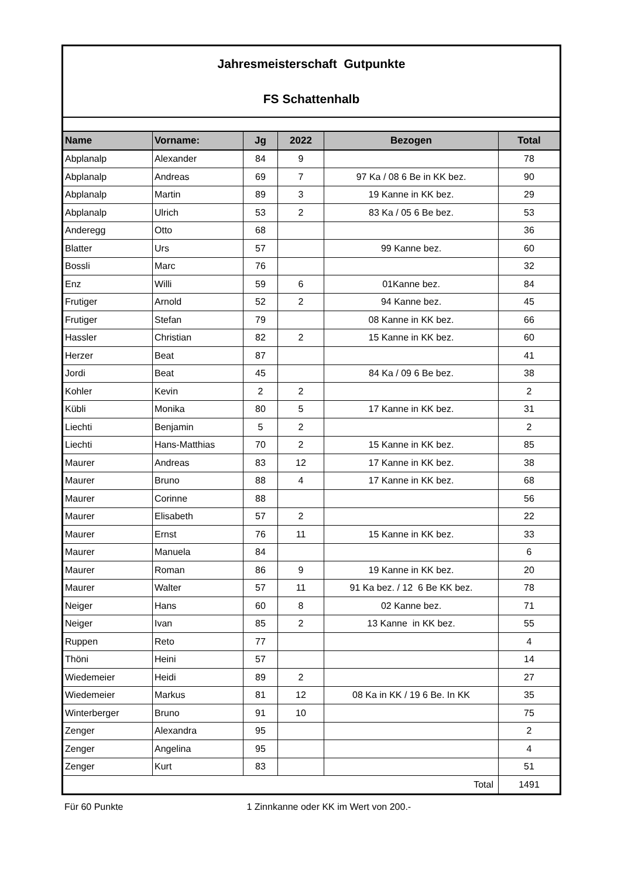| Jahresmeisterschaft Gutpunkte FS Schattenhalb | | | | | |
| Name | Vorname: | Jg | 2022 | Bezogen | Total |
| Abplanalp | Alexander | 84 | 9 | | 78 |
| Abplanalp | Andreas | 69 | 7 | 97 Ka / 08 6 Be in KK bez. | 90 |
| Abplanalp | Martin | 89 | 3 | 19 Kanne in KK bez. | 29 |
| Abplanalp | Ulrich | 53 | 2 | 83 Ka / 05 6 Be bez. | 53 |
| Anderegg | Otto | 68 | | | 36 |
| Blatter | Urs | 57 | | 99 Kanne bez. | 60 |
| Bossli | Marc | 76 | | | 32 |
| Enz | Willi | 59 | 6 | 01Kanne bez. | 84 |
| Frutiger | Arnold | 52 | 2 | 94 Kanne bez. | 45 |
| Frutiger | Stefan | 79 | | 08 Kanne in KK bez. | 66 |
| Hassler | Christian | 82 | 2 | 15 Kanne in KK bez. | 60 |
| Herzer | Beat | 87 | | | 41 |
| Jordi | Beat | 45 | | 84 Ka / 09 6 Be bez. | 38 |
| Kohler | Kevin | 2 | 2 | | 2 |
| Kübli | Monika | 80 | 5 | 17 Kanne in KK bez. | 31 |
| Liechti | Benjamin | 5 | 2 | | 2 |
| Liechti | Hans-Matthias | 70 | 2 | 15 Kanne in KK bez. | 85 |
| Maurer | Andreas | 83 | 12 | 17 Kanne in KK bez. | 38 |
| Maurer | Bruno | 88 | 4 | 17 Kanne in KK bez. | 68 |
| Maurer | Corinne | 88 | | | 56 |
| Maurer | Elisabeth | 57 | 2 | | 22 |
| Maurer | Ernst | 76 | 11 | 15 Kanne in KK bez. | 33 |
| Maurer | Manuela | 84 | | | 6 |
| Maurer | Roman | 86 | 9 | 19 Kanne in KK bez. | 20 |
| Maurer | Walter | 57 | 11 | 91 Ka bez. / 12 6 Be KK bez. | 78 |
| Neiger | Hans | 60 | 8 | 02 Kanne bez. | 71 |
| Neiger | Ivan | 85 | 2 | 13 Kanne in KK bez. | 55 |
| Ruppen | Reto | 77 | | | 4 |
| Thöni | Heini | 57 | | | 14 |
| Wiedemeier | Heidi | 89 | 2 | | 27 |
| Wiedemeier | Markus | 81 | 12 | 08 Ka in KK / 19 6 Be. In KK | 35 |
| Winterberger | Bruno | 91 | 10 | | 75 |
| Zenger | Alexandra | 95 | | | 2 |
| Zenger | Angelina | 95 | | | 4 |
| Zenger | Kurt | 83 | | | 51 |
| Total | | | | | 1491 |
Für 60 Punkte 1 Zinnkanne oder KK im Wert von 200.-